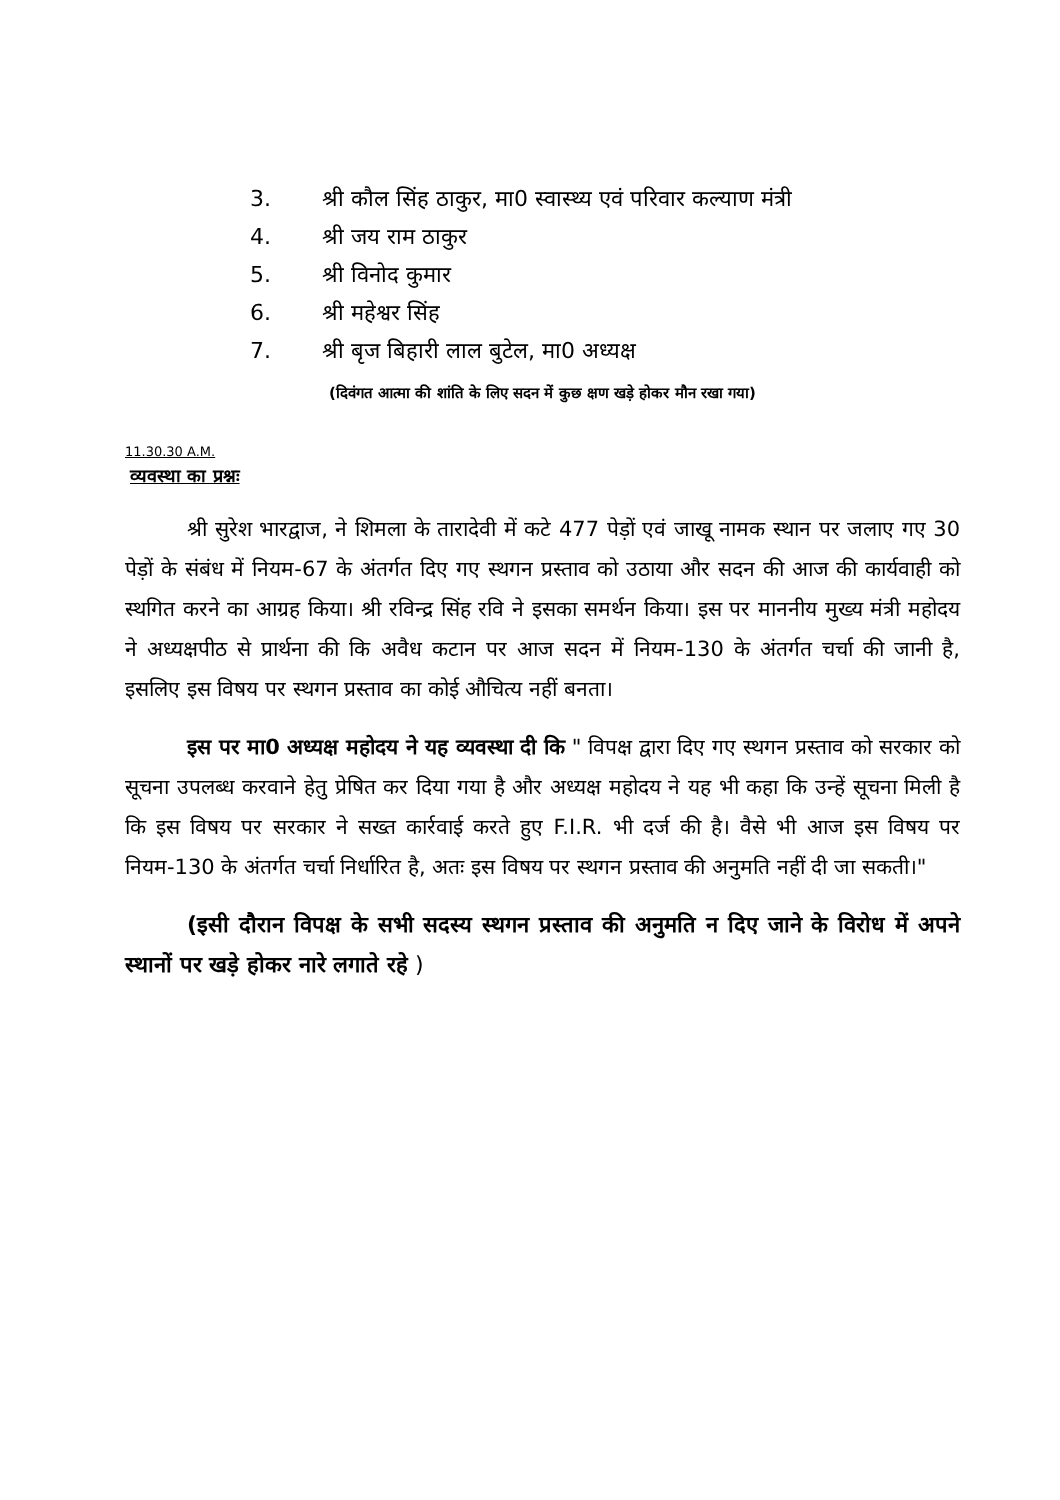3. श्री कौल सिंह ठाकुर, मा0 स्वास्थ्य एवं परिवार कल्याण मंत्री
4. श्री जय राम ठाकुर
5. श्री विनोद कुमार
6. श्री महेश्वर सिंह
7. श्री बृज बिहारी लाल बुटेल, मा0 अध्यक्ष
(दिवंगत आत्मा की शांति के लिए सदन में कुछ क्षण खड़े होकर मौन रखा गया)
11.30.30 A.M.
व्यवस्था का प्रश्नः
श्री सुरेश भारद्वाज, ने शिमला के तारादेवी में कटे 477 पेड़ों एवं जाखू नामक स्थान पर जलाए गए 30 पेड़ों के संबंध में नियम-67 के अंतर्गत दिए गए स्थगन प्रस्ताव को उठाया और सदन की आज की कार्यवाही को स्थगित करने का आग्रह किया। श्री रविन्द्र सिंह रवि ने इसका समर्थन किया। इस पर माननीय मुख्य मंत्री महोदय ने अध्यक्षपीठ से प्रार्थना की कि अवैध कटान पर आज सदन में नियम-130 के अंतर्गत चर्चा की जानी है, इसलिए इस विषय पर स्थगन प्रस्ताव का कोई औचित्य नहीं बनता।
इस पर मा0 अध्यक्ष महोदय ने यह व्यवस्था दी कि " विपक्ष द्वारा दिए गए स्थगन प्रस्ताव को सरकार को सूचना उपलब्ध करवाने हेतु प्रेषित कर दिया गया है और अध्यक्ष महोदय ने यह भी कहा कि उन्हें सूचना मिली है कि इस विषय पर सरकार ने सख्त कार्रवाई करते हुए F.I.R. भी दर्ज की है। वैसे भी आज इस विषय पर नियम-130 के अंतर्गत चर्चा निर्धारित है, अतः इस विषय पर स्थगन प्रस्ताव की अनुमति नहीं दी जा सकती।"
(इसी दौरान विपक्ष के सभी सदस्य स्थगन प्रस्ताव की अनुमति न दिए जाने के विरोध में अपने स्थानों पर खड़े होकर नारे लगाते रहे )